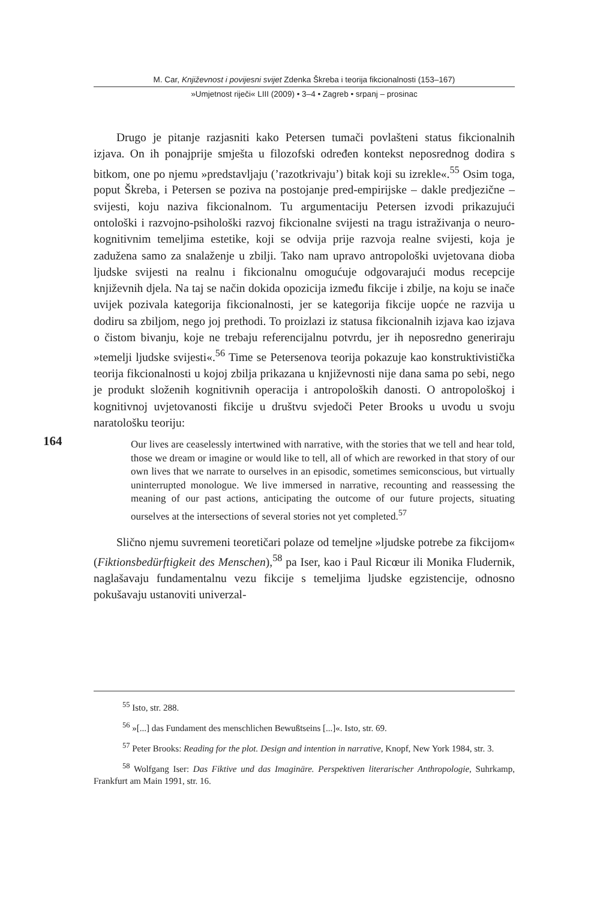M. Car, Književnost i povijesni svijet Zdenka Škreba i teorija fikcionalnosti (153–167)
»Umjetnost riječi« LIII (2009) • 3–4 • Zagreb • srpanj – prosinac
Drugo je pitanje razjasniti kako Petersen tumači povlašteni status fikcionalnih izjava. On ih ponajprije smješta u filozofski određen kontekst neposrednog dodira s bitkom, one po njemu »predstavljaju (’razotkrivaju’) bitak koji su izrekle«.<sup>55</sup> Osim toga, poput Škreba, i Petersen se poziva na postojanje pred-empirijske – dakle predjezične – svijesti, koju naziva fikcionalnom. Tu argumentaciju Petersen izvodi prikazujući ontološki i razvojno-psihološki razvoj fikcionalne svijesti na tragu istraživanja o neuro-kognitivnim temeljima estetike, koji se odvija prije razvoja realne svijesti, koja je zadužena samo za snalaženje u zbilji. Tako nam upravo antropološki uvjetovana dioba ljudske svijesti na realnu i fikcionalnu omogućuje odgovarajući modus recepcije književnih djela. Na taj se način dokida opozicija između fikcije i zbilje, na koju se inače uvijek pozivala kategorija fikcionalnosti, jer se kategorija fikcije uopće ne razvija u dodiru sa zbiljom, nego joj prethodi. To proizlazi iz statusa fikcionalnih izjava kao izjava o čistom bivanju, koje ne trebaju referencijalnu potvrdu, jer ih neposredno generiraju »temelji ljudske svijesti«.<sup>56</sup> Time se Petersenova teorija pokazuje kao konstruktivistička teorija fikcionalnosti u kojoj zbilja prikazana u književnosti nije dana sama po sebi, nego je produkt složenih kognitivnih operacija i antropoloških danosti. O antropološkoj i kognitivnoj uvjetovanosti fikcije u društvu svjedoči Peter Brooks u uvodu u svoju naratološku teoriju:
Our lives are ceaselessly intertwined with narrative, with the stories that we tell and hear told, those we dream or imagine or would like to tell, all of which are reworked in that story of our own lives that we narrate to ourselves in an episodic, sometimes semiconscious, but virtually uninterrupted monologue. We live immersed in narrative, recounting and reassessing the meaning of our past actions, anticipating the outcome of our future projects, situating ourselves at the intersections of several stories not yet completed.<sup>57</sup>
Slično njemu suvremeni teoretičari polaze od temeljne »ljudske potrebe za fikcijom« (Fiktionsbedürftigkeit des Menschen),<sup>58</sup> pa Iser, kao i Paul Ricœur ili Monika Fludernik, naglašavaju fundamentalnu vezu fikcije s temeljima ljudske egzistencije, odnosno pokušavaju ustanoviti univerzal-
164
<sup>55</sup> Isto, str. 288.
<sup>56</sup> »[...] das Fundament des menschlichen Bewußtseins [...]«. Isto, str. 69.
<sup>57</sup> Peter Brooks: Reading for the plot. Design and intention in narrative, Knopf, New York 1984, str. 3.
<sup>58</sup> Wolfgang Iser: Das Fiktive und das Imaginäre. Perspektiven literarischer Anthropologie, Suhrkamp, Frankfurt am Main 1991, str. 16.